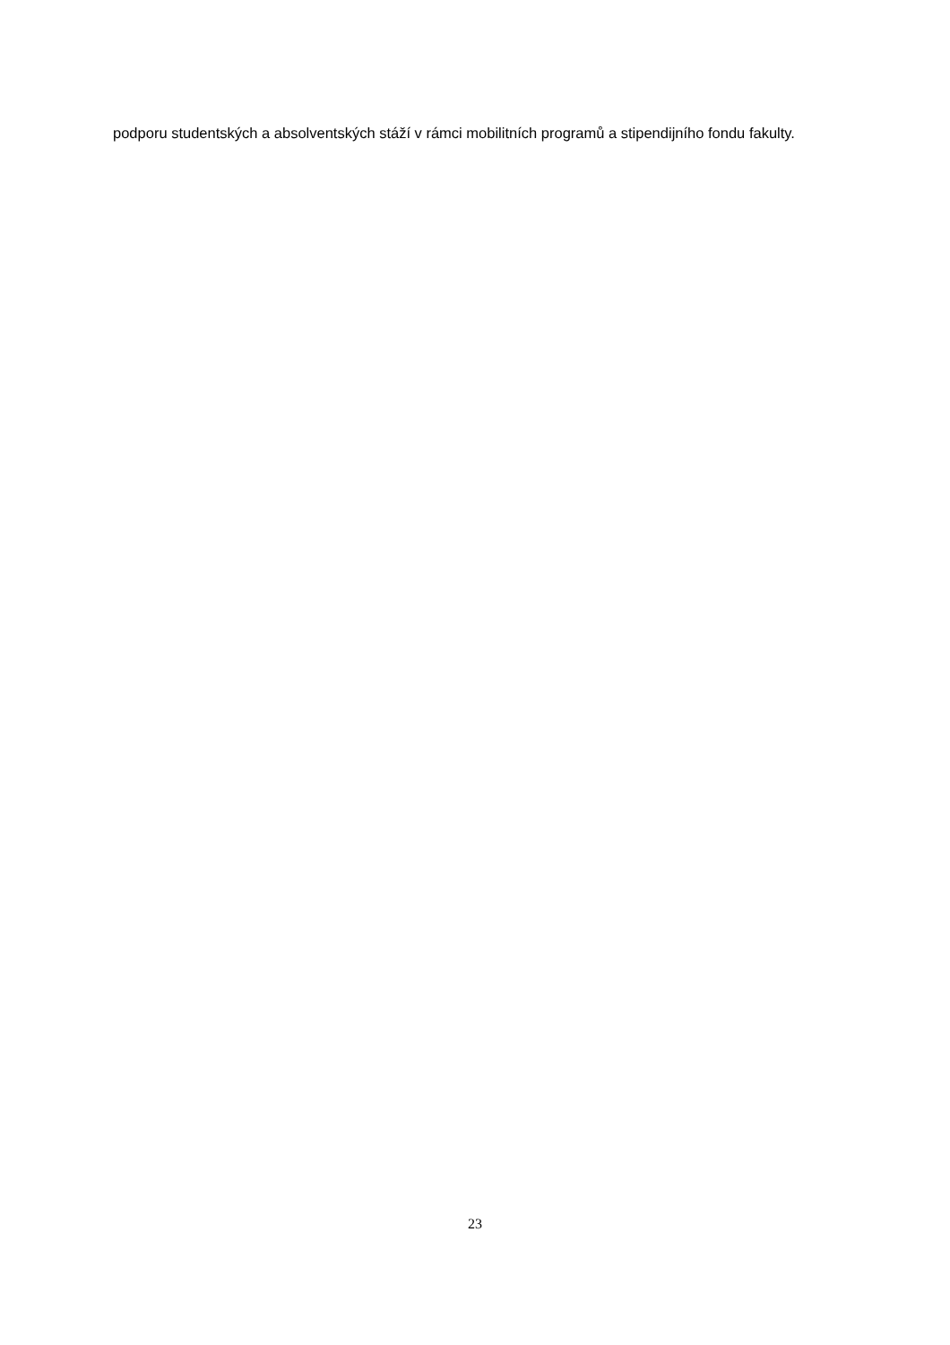podporu studentských a absolventských stáží v rámci mobilitních programů a stipendijního fondu fakulty.
23